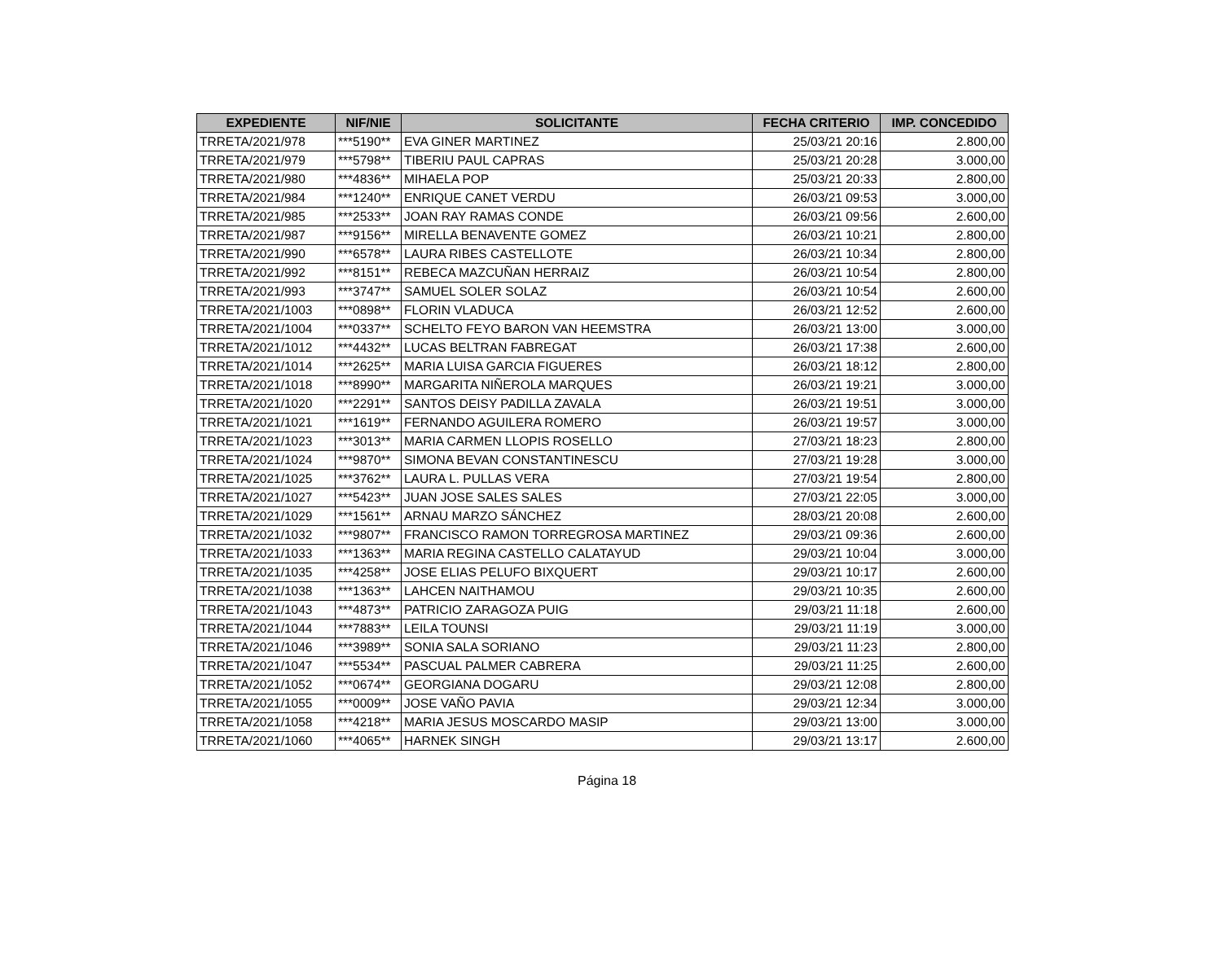| EXPEDIENTE | NIF/NIE | SOLICITANTE | FECHA CRITERIO | IMP. CONCEDIDO |
| --- | --- | --- | --- | --- |
| TRRETA/2021/978 | ***5190** | EVA GINER MARTINEZ | 25/03/21 20:16 | 2.800,00 |
| TRRETA/2021/979 | ***5798** | TIBERIU PAUL CAPRAS | 25/03/21 20:28 | 3.000,00 |
| TRRETA/2021/980 | ***4836** | MIHAELA POP | 25/03/21 20:33 | 2.800,00 |
| TRRETA/2021/984 | ***1240** | ENRIQUE CANET VERDU | 26/03/21 09:53 | 3.000,00 |
| TRRETA/2021/985 | ***2533** | JOAN RAY RAMAS CONDE | 26/03/21 09:56 | 2.600,00 |
| TRRETA/2021/987 | ***9156** | MIRELLA BENAVENTE GOMEZ | 26/03/21 10:21 | 2.800,00 |
| TRRETA/2021/990 | ***6578** | LAURA RIBES CASTELLOTE | 26/03/21 10:34 | 2.800,00 |
| TRRETA/2021/992 | ***8151** | REBECA MAZCUÑAN HERRAIZ | 26/03/21 10:54 | 2.800,00 |
| TRRETA/2021/993 | ***3747** | SAMUEL SOLER SOLAZ | 26/03/21 10:54 | 2.600,00 |
| TRRETA/2021/1003 | ***0898** | FLORIN VLADUCA | 26/03/21 12:52 | 2.600,00 |
| TRRETA/2021/1004 | ***0337** | SCHELTO FEYO BARON VAN HEEMSTRA | 26/03/21 13:00 | 3.000,00 |
| TRRETA/2021/1012 | ***4432** | LUCAS BELTRAN FABREGAT | 26/03/21 17:38 | 2.600,00 |
| TRRETA/2021/1014 | ***2625** | MARIA LUISA GARCIA FIGUERES | 26/03/21 18:12 | 2.800,00 |
| TRRETA/2021/1018 | ***8990** | MARGARITA NIÑEROLA MARQUES | 26/03/21 19:21 | 3.000,00 |
| TRRETA/2021/1020 | ***2291** | SANTOS DEISY PADILLA ZAVALA | 26/03/21 19:51 | 3.000,00 |
| TRRETA/2021/1021 | ***1619** | FERNANDO AGUILERA ROMERO | 26/03/21 19:57 | 3.000,00 |
| TRRETA/2021/1023 | ***3013** | MARIA CARMEN LLOPIS ROSELLO | 27/03/21 18:23 | 2.800,00 |
| TRRETA/2021/1024 | ***9870** | SIMONA BEVAN CONSTANTINESCU | 27/03/21 19:28 | 3.000,00 |
| TRRETA/2021/1025 | ***3762** | LAURA L. PULLAS VERA | 27/03/21 19:54 | 2.800,00 |
| TRRETA/2021/1027 | ***5423** | JUAN JOSE SALES SALES | 27/03/21 22:05 | 3.000,00 |
| TRRETA/2021/1029 | ***1561** | ARNAU MARZO SÁNCHEZ | 28/03/21 20:08 | 2.600,00 |
| TRRETA/2021/1032 | ***9807** | FRANCISCO RAMON TORREGROSA MARTINEZ | 29/03/21 09:36 | 2.600,00 |
| TRRETA/2021/1033 | ***1363** | MARIA REGINA CASTELLO CALATAYUD | 29/03/21 10:04 | 3.000,00 |
| TRRETA/2021/1035 | ***4258** | JOSE ELIAS PELUFO BIXQUERT | 29/03/21 10:17 | 2.600,00 |
| TRRETA/2021/1038 | ***1363** | LAHCEN NAITHAMOU | 29/03/21 10:35 | 2.600,00 |
| TRRETA/2021/1043 | ***4873** | PATRICIO ZARAGOZA PUIG | 29/03/21 11:18 | 2.600,00 |
| TRRETA/2021/1044 | ***7883** | LEILA TOUNSI | 29/03/21 11:19 | 3.000,00 |
| TRRETA/2021/1046 | ***3989** | SONIA SALA SORIANO | 29/03/21 11:23 | 2.800,00 |
| TRRETA/2021/1047 | ***5534** | PASCUAL PALMER CABRERA | 29/03/21 11:25 | 2.600,00 |
| TRRETA/2021/1052 | ***0674** | GEORGIANA DOGARU | 29/03/21 12:08 | 2.800,00 |
| TRRETA/2021/1055 | ***0009** | JOSE VAÑO PAVIA | 29/03/21 12:34 | 3.000,00 |
| TRRETA/2021/1058 | ***4218** | MARIA JESUS MOSCARDO MASIP | 29/03/21 13:00 | 3.000,00 |
| TRRETA/2021/1060 | ***4065** | HARNEK SINGH | 29/03/21 13:17 | 2.600,00 |
Página 18